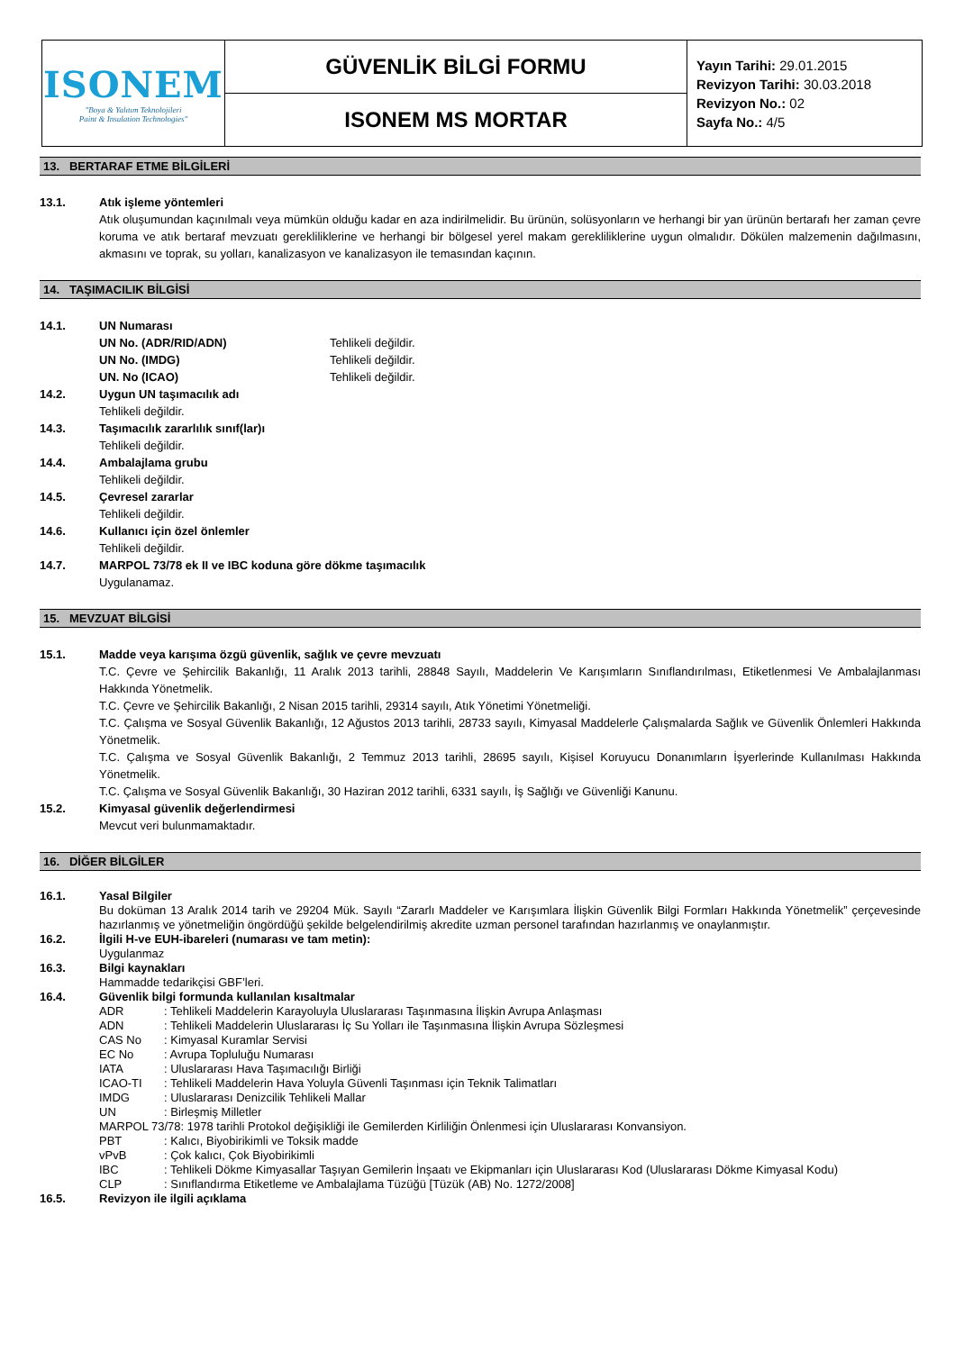| ISONEM "Boya & Yalıtım Teknolojileri Paint & Insulation Technologies" | GÜVENLİK BİLGİ FORMU | Yayın Tarihi: 29.01.2015 Revizyon Tarihi: 30.03.2018 Revizyon No.: 02 Sayfa No.: 4/5 |
| | ISONEM MS MORTAR | |
13. BERTARAF ETME BİLGİLERİ
13.1. Atık işleme yöntemleri
Atık oluşumundan kaçınılmalı veya mümkün olduğu kadar en aza indirilmelidir. Bu ürünün, solüsyonların ve herhangi bir yan ürünün bertarafı her zaman çevre koruma ve atık bertaraf mevzuatı gerekliliklerine ve herhangi bir bölgesel yerel makam gerekliliklerine uygun olmalıdır. Dökülen malzemenin dağılmasını, akmasını ve toprak, su yolları, kanalizasyon ve kanalizasyon ile temasından kaçının.
14. TAŞIMACILIK BİLGİSİ
14.1. UN Numarası
| UN No. (ADR/RID/ADN) | Tehlikeli değildir. |
| UN No. (IMDG) | Tehlikeli değildir. |
| UN. No (ICAO) | Tehlikeli değildir. |
14.2. Uygun UN taşımacılık adı
Tehlikeli değildir.
14.3. Taşımacılık zararlılık sınıf(lar)ı
Tehlikeli değildir.
14.4. Ambalajlama grubu
Tehlikeli değildir.
14.5. Çevresel zararlar
Tehlikeli değildir.
14.6. Kullanıcı için özel önlemler
Tehlikeli değildir.
14.7. MARPOL 73/78 ek II ve IBC koduna göre dökme taşımacılık
Uygulanamaz.
15. MEVZUAT BİLGİSİ
15.1. Madde veya karışıma özgü güvenlik, sağlık ve çevre mevzuatı
T.C. Çevre ve Şehircilik Bakanlığı, 11 Aralık 2013 tarihli, 28848 Sayılı, Maddelerin Ve Karışımların Sınıflandırılması, Etiketlenmesi Ve Ambalajlanması Hakkında Yönetmelik.
T.C. Çevre ve Şehircilik Bakanlığı, 2 Nisan 2015 tarihli, 29314 sayılı, Atık Yönetimi Yönetmeliği.
T.C. Çalışma ve Sosyal Güvenlik Bakanlığı, 12 Ağustos 2013 tarihli, 28733 sayılı, Kimyasal Maddelerle Çalışmalarda Sağlık ve Güvenlik Önlemleri Hakkında Yönetmelik.
T.C. Çalışma ve Sosyal Güvenlik Bakanlığı, 2 Temmuz 2013 tarihli, 28695 sayılı, Kişisel Koruyucu Donanımların İşyerlerinde Kullanılması Hakkında Yönetmelik.
T.C. Çalışma ve Sosyal Güvenlik Bakanlığı, 30 Haziran 2012 tarihli, 6331 sayılı, İş Sağlığı ve Güvenliği Kanunu.
15.2. Kimyasal güvenlik değerlendirmesi
Mevcut veri bulunmamaktadır.
16. DİĞER BİLGİLER
16.1.
Yasal Bilgiler
Bu doküman 13 Aralık 2014 tarih ve 29204 Mük. Sayılı “Zararlı Maddeler ve Karışımlara İlişkin Güvenlik Bilgi Formları Hakkında Yönetmelik” çerçevesinde hazırlanmış ve yönetmeliğin öngördüğü şekilde belgelendirilmiş akredite uzman personel tarafından hazırlanmış ve onaylanmıştır.
16.2. İlgili H-ve EUH-ibareleri (numarası ve tam metin):
Uygulanmaz
16.3. Bilgi kaynakları
Hammadde tedarikçisi GBF’leri.
16.4. Güvenlik bilgi formunda kullanılan kısaltmalar
| ADR | : Tehlikeli Maddelerin Karayoluyla Uluslararası Taşınmasına İlişkin Avrupa Anlaşması |
| ADN | : Tehlikeli Maddelerin Uluslararası İç Su Yolları ile Taşınmasına İlişkin Avrupa Sözleşmesi |
| CAS No | : Kimyasal Kuramlar Servisi |
| EC No | : Avrupa Topluluğu Numarası |
| IATA | : Uluslararası Hava Taşımacılığı Birliği |
| ICAO-TI | : Tehlikeli Maddelerin Hava Yoluyla Güvenli Taşınması için Teknik Talimatları |
| IMDG | : Uluslararası Denizcilik Tehlikeli Mallar |
| UN | : Birleşmiş Milletler |
| MARPOL 73/78: 1978 tarihli Protokol değişikliği ile Gemilerden Kirliliğin Önlenmesi için Uluslararası Konvansiyon. | |
| PBT | : Kalıcı, Biyobirikimli ve Toksik madde |
| vPvB | : Çok kalıcı, Çok Biyobirikimli |
| IBC | : Tehlikeli Dökme Kimyasallar Taşıyan Gemilerin İnşaatı ve Ekipmanları için Uluslararası Kod (Uluslararası Dökme Kimyasal Kodu) |
| CLP | : Sınıflandırma Etiketleme ve Ambalajlama Tüzüğü [Tüzük (AB) No. 1272/2008] |
16.5. Revizyon ile ilgili açıklama